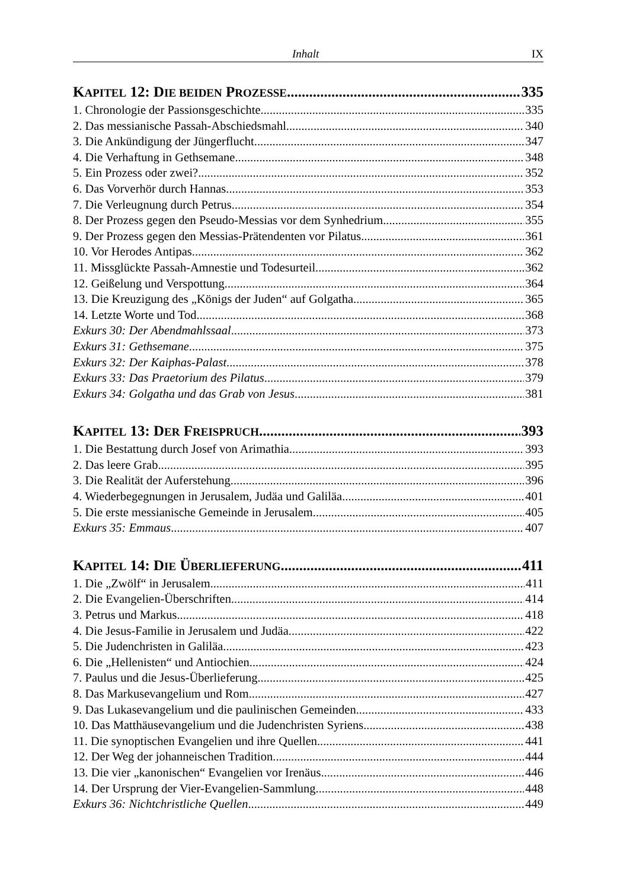Inhalt IX
KAPITEL 12: DIE BEIDEN PROZESSE 335
1. Chronologie der Passionsgeschichte 335
2. Das messianische Passah-Abschiedsmahl 340
3. Die Ankündigung der Jüngerflucht 347
4. Die Verhaftung in Gethsemane 348
5. Ein Prozess oder zwei? 352
6. Das Vorverhör durch Hannas 353
7. Die Verleugnung durch Petrus 354
8. Der Prozess gegen den Pseudo-Messias vor dem Synhedrium 355
9. Der Prozess gegen den Messias-Prätendenten vor Pilatus 361
10. Vor Herodes Antipas 362
11. Missglückte Passah-Amnestie und Todesurteil 362
12. Geißelung und Verspottung 364
13. Die Kreuzigung des „Königs der Juden“ auf Golgatha 365
14. Letzte Worte und Tod 368
Exkurs 30: Der Abendmahlssaal 373
Exkurs 31: Gethsemane 375
Exkurs 32: Der Kaiphas-Palast 378
Exkurs 33: Das Praetorium des Pilatus 379
Exkurs 34: Golgatha und das Grab von Jesus 381
KAPITEL 13: DER FREISPRUCH 393
1. Die Bestattung durch Josef von Arimathia 393
2. Das leere Grab 395
3. Die Realität der Auferstehung 396
4. Wiederbegegnungen in Jerusalem, Judäa und Galiläa 401
5. Die erste messianische Gemeinde in Jerusalem 405
Exkurs 35: Emmaus 407
KAPITEL 14: DIE ÜBERLIEFERUNG 411
1. Die „Zwölf“ in Jerusalem 411
2. Die Evangelien-Überschriften 414
3. Petrus und Markus 418
4. Die Jesus-Familie in Jerusalem und Judäa 422
5. Die Judenchristen in Galiläa 423
6. Die „Hellenisten“ und Antiochien 424
7. Paulus und die Jesus-Überlieferung 425
8. Das Markusevangelium und Rom 427
9. Das Lukasevangelium und die paulinischen Gemeinden 433
10. Das Matthäusevangelium und die Judenchristen Syriens 438
11. Die synoptischen Evangelien und ihre Quellen 441
12. Der Weg der johanneischen Tradition 444
13. Die vier „kanonischen“ Evangelien vor Irenäus 446
14. Der Ursprung der Vier-Evangelien-Sammlung 448
Exkurs 36: Nichtchristliche Quellen 449